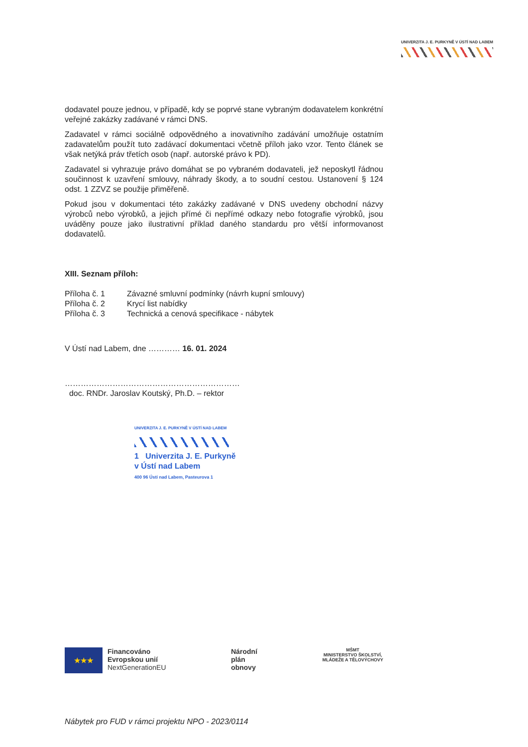UNIVERZITA J. E. PURKYNĚ V ÚSTÍ NAD LABEM
dodavatel pouze jednou, v případě, kdy se poprvé stane vybraným dodavatelem konkrétní veřejné zakázky zadávané v rámci DNS.
Zadavatel v rámci sociálně odpovědného a inovativního zadávání umožňuje ostatním zadavatelům použít tuto zadávací dokumentaci včetně příloh jako vzor. Tento článek se však netýká práv třetích osob (např. autorské právo k PD).
Zadavatel si vyhrazuje právo domáhat se po vybraném dodavateli, jež neposkytl řádnou součinnost k uzavření smlouvy, náhrady škody, a to soudní cestou. Ustanovení § 124 odst. 1 ZZVZ se použije přiměřeně.
Pokud jsou v dokumentaci této zakázky zadávané v DNS uvedeny obchodní názvy výrobců nebo výrobků, a jejich přímé či nepřímé odkazy nebo fotografie výrobků, jsou uváděny pouze jako ilustrativní příklad daného standardu pro větší informovanost dodavatelů.
XIII. Seznam příloh:
Příloha č. 1 Závazné smluvní podmínky (návrh kupní smlouvy)
Příloha č. 2 Krycí list nabídky
Příloha č. 3 Technická a cenová specifikace - nábytek
V Ústí nad Labem, dne ………… 16. 01. 2024
…………………………………………………………
doc. RNDr. Jaroslav Koutský, Ph.D. – rektor
UNIVERZITA J. E. PURKYNĚ V ÚSTÍ NAD LABEM
1 Univerzita J. E. Purkyně
v Ústí nad Labem
400 96 Ústí nad Labem, Pasteurova 1
★★★
Financováno
Evropskou unií
NextGenerationEU
Národní
plán
obnovy
MŠMT
MINISTERSTVO ŠKOLSTVÍ,
MLÁDEŽE A TĚLOVÝCHOVY
Nábytek pro FUD v rámci projektu NPO - 2023/0114